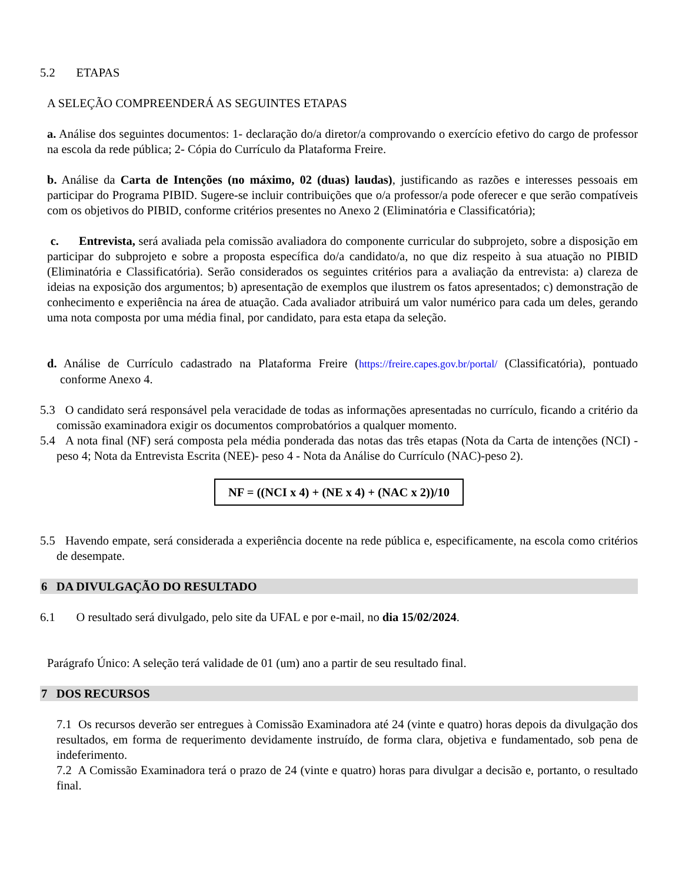5.2 ETAPAS
A SELEÇÃO COMPREENDERÁ AS SEGUINTES ETAPAS
a. Análise dos seguintes documentos: 1- declaração do/a diretor/a comprovando o exercício efetivo do cargo de professor na escola da rede pública; 2- Cópia do Currículo da Plataforma Freire.
b. Análise da Carta de Intenções (no máximo, 02 (duas) laudas), justificando as razões e interesses pessoais em participar do Programa PIBID. Sugere-se incluir contribuições que o/a professor/a pode oferecer e que serão compatíveis com os objetivos do PIBID, conforme critérios presentes no Anexo 2 (Eliminatória e Classificatória);
c. Entrevista, será avaliada pela comissão avaliadora do componente curricular do subprojeto, sobre a disposição em participar do subprojeto e sobre a proposta específica do/a candidato/a, no que diz respeito à sua atuação no PIBID (Eliminatória e Classificatória). Serão considerados os seguintes critérios para a avaliação da entrevista: a) clareza de ideias na exposição dos argumentos; b) apresentação de exemplos que ilustrem os fatos apresentados; c) demonstração de conhecimento e experiência na área de atuação. Cada avaliador atribuirá um valor numérico para cada um deles, gerando uma nota composta por uma média final, por candidato, para esta etapa da seleção.
d. Análise de Currículo cadastrado na Plataforma Freire (https://freire.capes.gov.br/portal/ (Classificatória), pontuado conforme Anexo 4.
5.3 O candidato será responsável pela veracidade de todas as informações apresentadas no currículo, ficando a critério da comissão examinadora exigir os documentos comprobatórios a qualquer momento.
5.4 A nota final (NF) será composta pela média ponderada das notas das três etapas (Nota da Carta de intenções (NCI) - peso 4; Nota da Entrevista Escrita (NEE)- peso 4 - Nota da Análise do Currículo (NAC)-peso 2).
NF = ((NCI x 4) + (NE x 4) + (NAC x 2))/10
5.5 Havendo empate, será considerada a experiência docente na rede pública e, especificamente, na escola como critérios de desempate.
6 DA DIVULGAÇÃO DO RESULTADO
6.1 O resultado será divulgado, pelo site da UFAL e por e-mail, no dia 15/02/2024.
Parágrafo Único: A seleção terá validade de 01 (um) ano a partir de seu resultado final.
7 DOS RECURSOS
7.1 Os recursos deverão ser entregues à Comissão Examinadora até 24 (vinte e quatro) horas depois da divulgação dos resultados, em forma de requerimento devidamente instruído, de forma clara, objetiva e fundamentado, sob pena de indeferimento.
7.2 A Comissão Examinadora terá o prazo de 24 (vinte e quatro) horas para divulgar a decisão e, portanto, o resultado final.